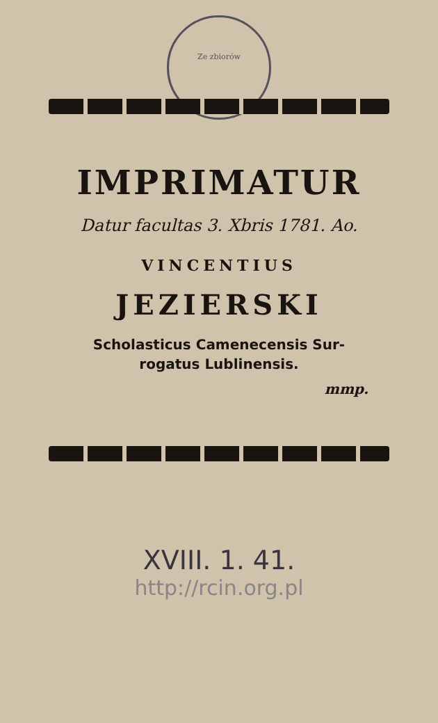Ze zbiorów
IMPRIMATUR
Datur facultas 3. Xbris 1781. Ao.
VINCENTIUS
JEZIERSKI
Scholasticus Camenecensis Sur-
rogatus Lublinensis.
mmp.
XVIII. 1. 41.
http://rcin.org.pl